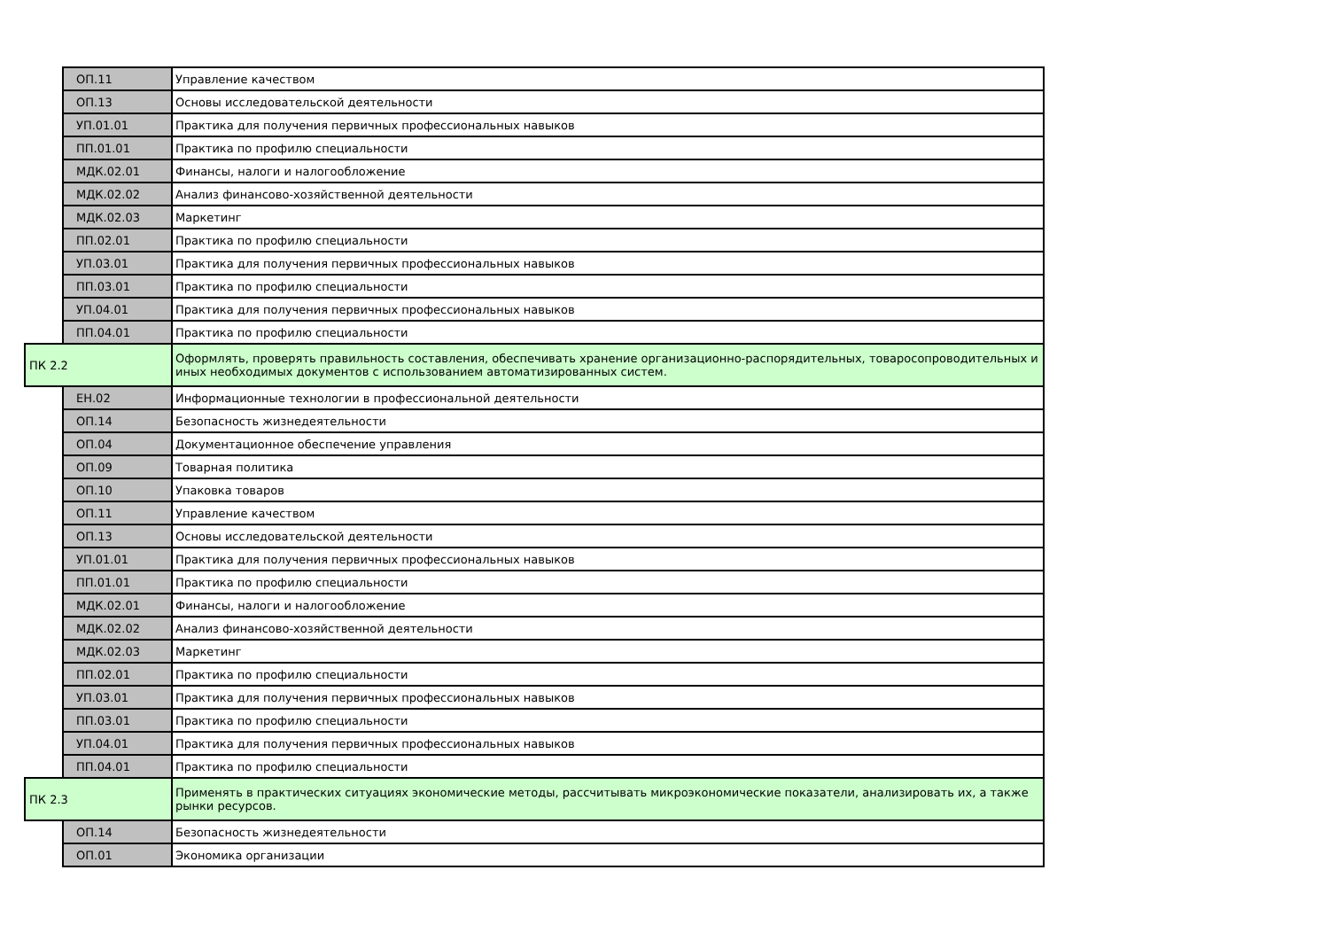| | ОП.11 | Управление качеством |
| | ОП.13 | Основы исследовательской деятельности |
| | УП.01.01 | Практика для получения первичных профессиональных навыков |
| | ПП.01.01 | Практика по профилю специальности |
| | МДК.02.01 | Финансы, налоги и налогообложение |
| | МДК.02.02 | Анализ финансово-хозяйственной деятельности |
| | МДК.02.03 | Маркетинг |
| | ПП.02.01 | Практика по профилю специальности |
| | УП.03.01 | Практика для получения первичных профессиональных навыков |
| | ПП.03.01 | Практика по профилю специальности |
| | УП.04.01 | Практика для получения первичных профессиональных навыков |
| | ПП.04.01 | Практика по профилю специальности |
| ПК 2.2 | | Оформлять, проверять правильность составления, обеспечивать хранение организационно-распорядительных, товаросопроводительных и иных необходимых документов с использованием автоматизированных систем. |
| | ЕН.02 | Информационные технологии в профессиональной деятельности |
| | ОП.14 | Безопасность жизнедеятельности |
| | ОП.04 | Документационное обеспечение управления |
| | ОП.09 | Товарная политика |
| | ОП.10 | Упаковка товаров |
| | ОП.11 | Управление качеством |
| | ОП.13 | Основы исследовательской деятельности |
| | УП.01.01 | Практика для получения первичных профессиональных навыков |
| | ПП.01.01 | Практика по профилю специальности |
| | МДК.02.01 | Финансы, налоги и налогообложение |
| | МДК.02.02 | Анализ финансово-хозяйственной деятельности |
| | МДК.02.03 | Маркетинг |
| | ПП.02.01 | Практика по профилю специальности |
| | УП.03.01 | Практика для получения первичных профессиональных навыков |
| | ПП.03.01 | Практика по профилю специальности |
| | УП.04.01 | Практика для получения первичных профессиональных навыков |
| | ПП.04.01 | Практика по профилю специальности |
| ПК 2.3 | | Применять в практических ситуациях экономические методы, рассчитывать микроэкономические показатели, анализировать их, а также рынки ресурсов. |
| | ОП.14 | Безопасность жизнедеятельности |
| | ОП.01 | Экономика организации |